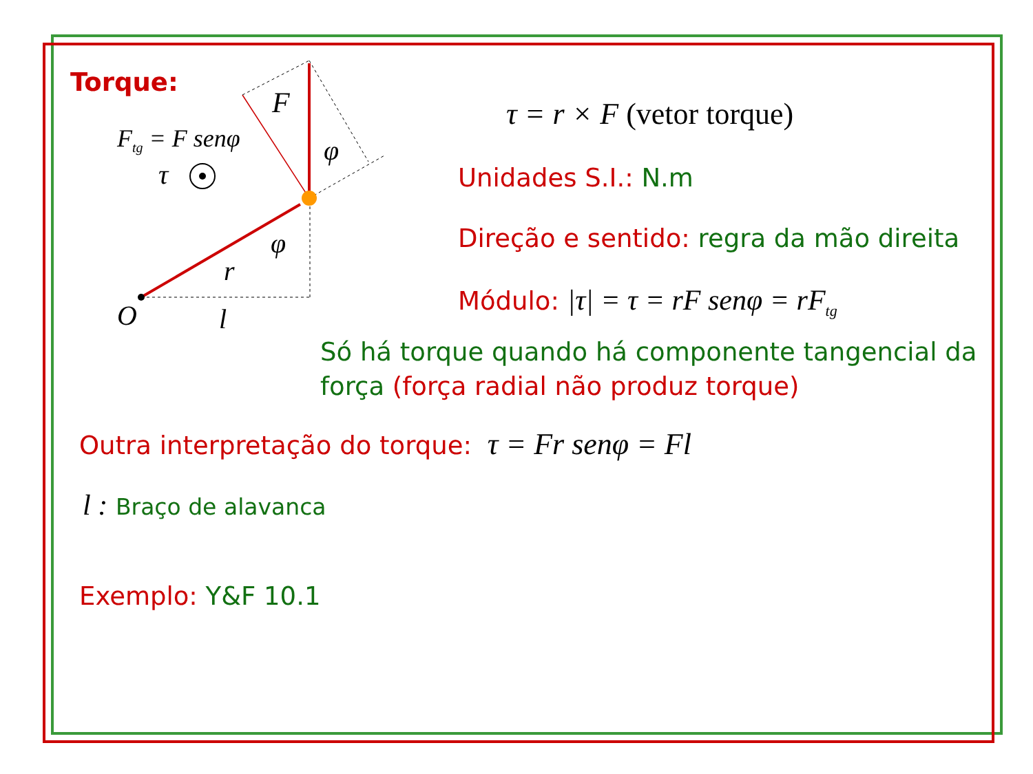Torque:
F
F<sub>tg</sub> = F senφ
τ
φ
φ
r
O l
τ = r × F (vetor torque)
Unidades S.I.: N.m
Direção e sentido: regra da mão direita
Módulo: |τ| = τ = rF senφ = rF<sub>tg</sub>
Só há torque quando há componente tangencial da
força (força radial não produz torque)
Outra interpretação do torque: τ = Fr senφ = Fl
l : Braço de alavanca
Exemplo: Y&F 10.1